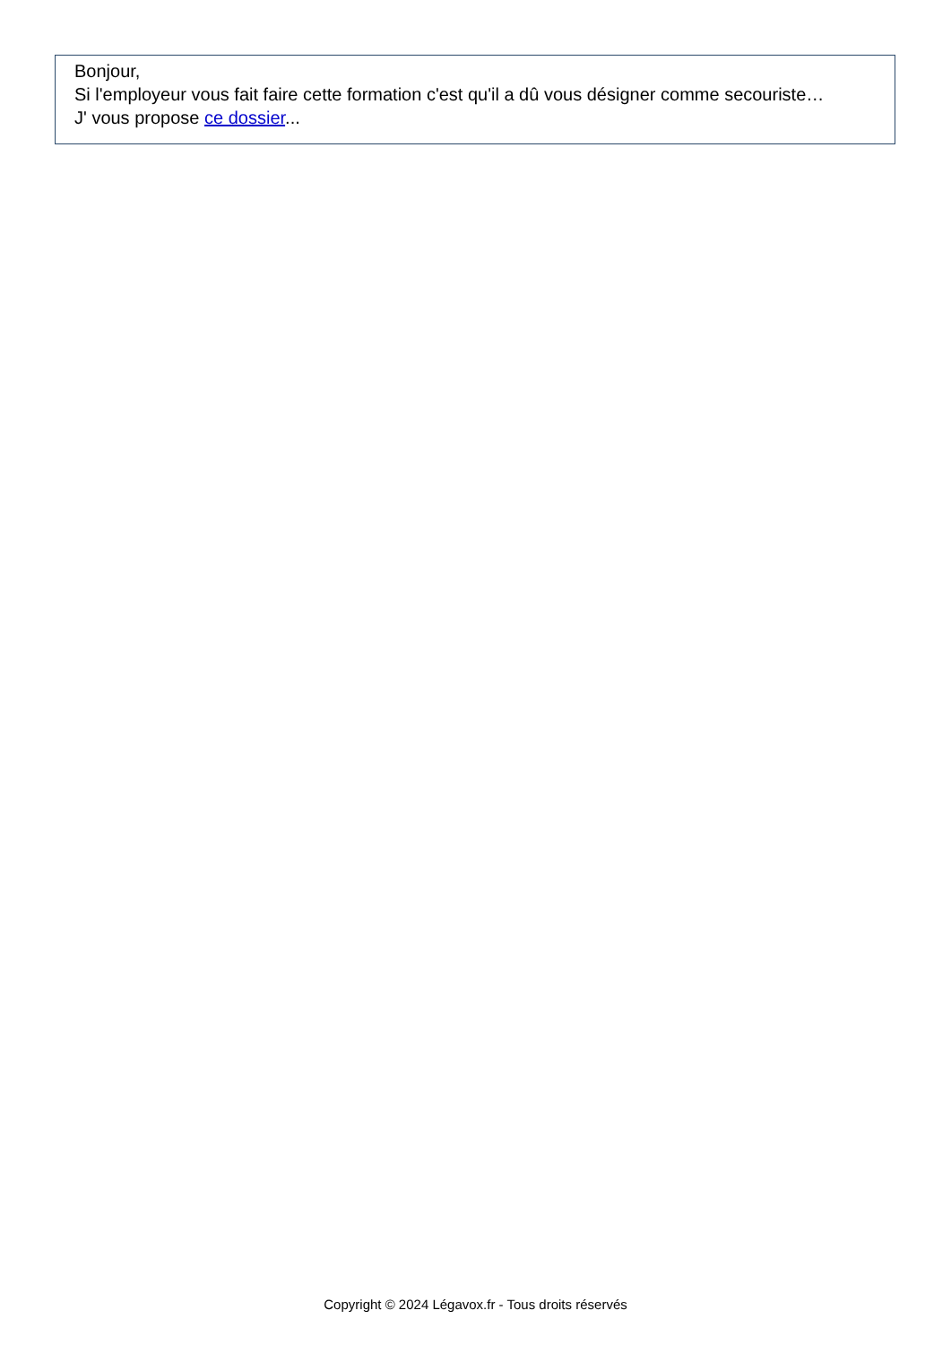Bonjour,
Si l'employeur vous fait faire cette formation c'est qu'il a dû vous désigner comme secouriste…
J' vous propose ce dossier...
Copyright © 2024 Légavox.fr - Tous droits réservés